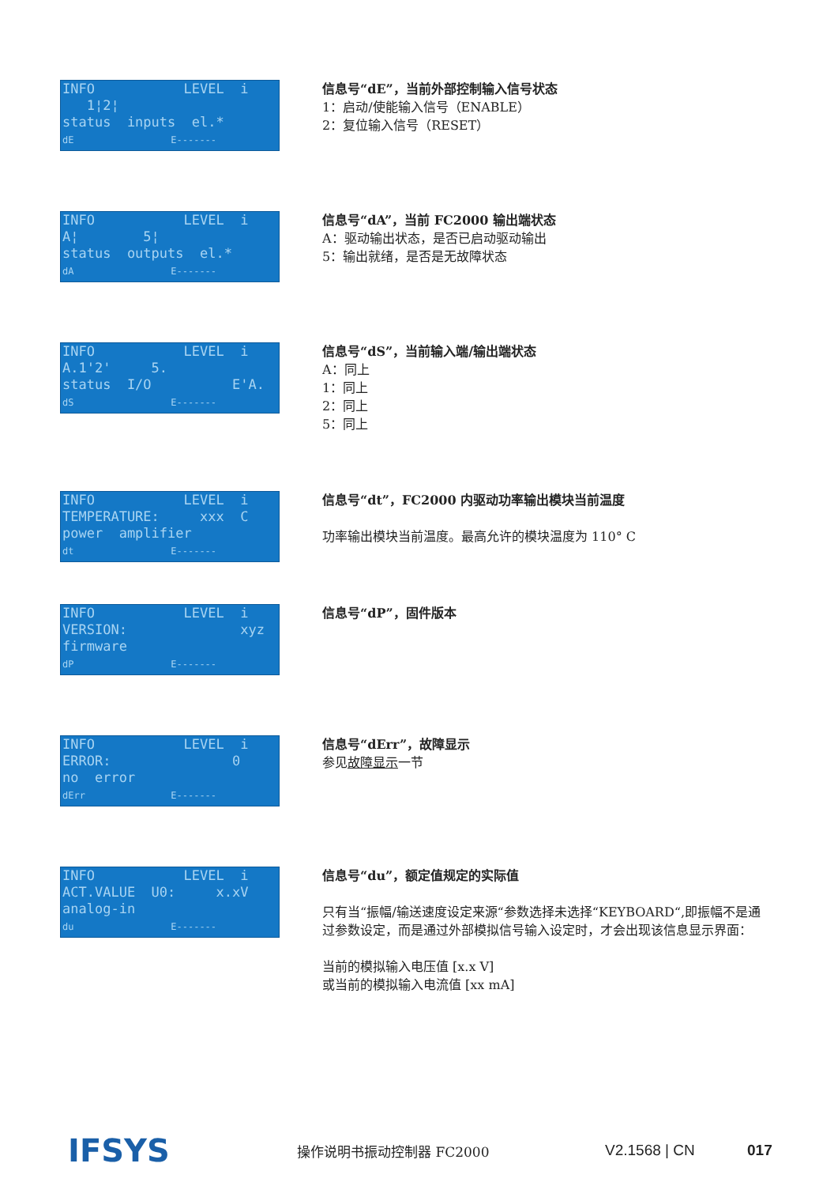INFO LEVEL i 1¦2¦ status inputs el.* dE E-------
信息号“dE”，当前外部控制输入信号状态
1：启动/使能输入信号（ENABLE）
2：复位输入信号（RESET）
INFO LEVEL i A¦ 5¦ status outputs el.* dA E-------
信息号“dA”，当前 FC2000 输出端状态
A：驱动输出状态，是否已启动驱动输出
5：输出就绪，是否是无故障状态
INFO LEVEL i A.1'2' 5. status I/O E'A. dS E-------
信息号“dS”，当前输入端/输出端状态
A：同上
1：同上
2：同上
5：同上
INFO LEVEL i TEMPERATURE: xxx C power amplifier dt E-------
信息号“dt”，FC2000 内驱动功率输出模块当前温度
功率输出模块当前温度。最高允许的模块温度为 110° C
INFO LEVEL i VERSION: xyz firmware dP E-------
信息号“dP”，固件版本
INFO LEVEL i ERROR: 0 no error dErr E-------
信息号“dErr”，故障显示
参见故障显示一节
INFO LEVEL i ACT.VALUE U0: x.xV analog-in du E-------
信息号“du”，额定值规定的实际值
只有当“振幅/输送速度设定来源“参数选择未选择“KEYBOARD“,即振幅不是通过参数设定，而是通过外部模拟信号输入设定时，才会出现该信息显示界面：
当前的模拟输入电压值 [x.x V]
或当前的模拟输入电流值 [xx mA]
IFSYS
操作说明书振动控制器 FC2000 V2.1568 | CN 017